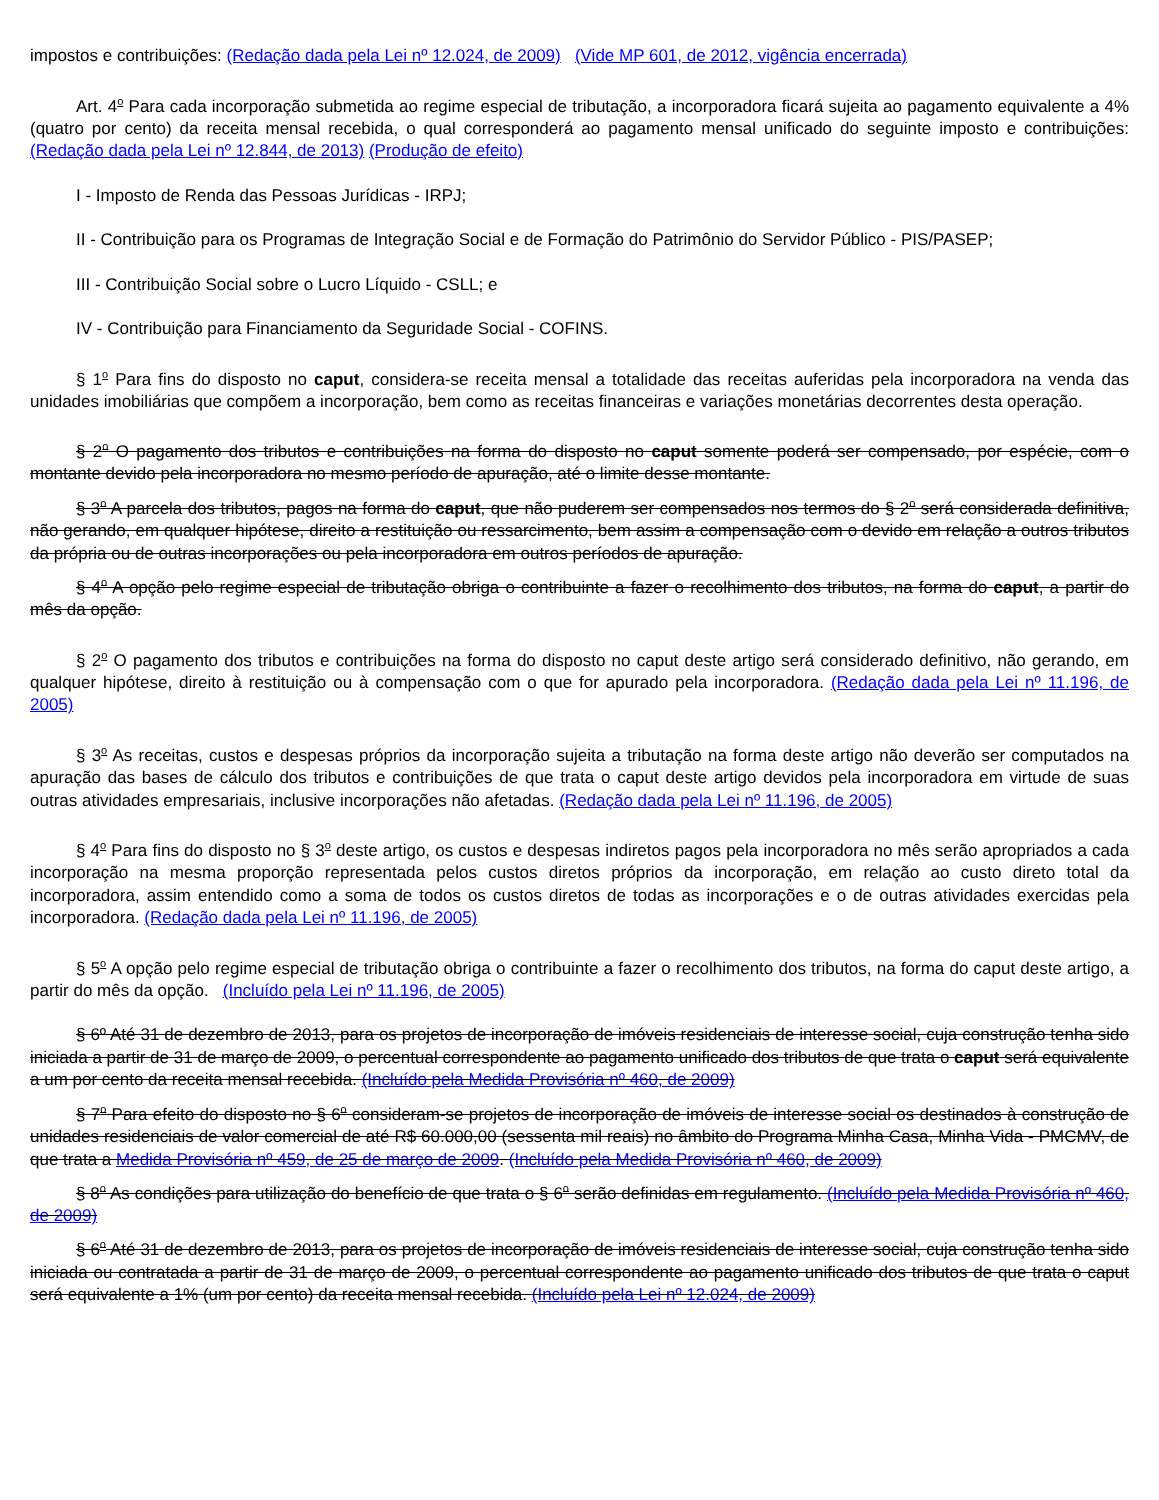impostos e contribuições: (Redação dada pela Lei nº 12.024, de 2009) (Vide MP 601, de 2012, vigência encerrada)
Art. 4<sup>o</sup> Para cada incorporação submetida ao regime especial de tributação, a incorporadora ficará sujeita ao pagamento equivalente a 4% (quatro por cento) da receita mensal recebida, o qual corresponderá ao pagamento mensal unificado do seguinte imposto e contribuições: (Redação dada pela Lei nº 12.844, de 2013) (Produção de efeito)
I - Imposto de Renda das Pessoas Jurídicas - IRPJ;
II - Contribuição para os Programas de Integração Social e de Formação do Patrimônio do Servidor Público - PIS/PASEP;
III - Contribuição Social sobre o Lucro Líquido - CSLL; e
IV - Contribuição para Financiamento da Seguridade Social - COFINS.
§ 1<sup>o</sup> Para fins do disposto no caput, considera-se receita mensal a totalidade das receitas auferidas pela incorporadora na venda das unidades imobiliárias que compõem a incorporação, bem como as receitas financeiras e variações monetárias decorrentes desta operação.
§ 2<sup>o</sup> O pagamento dos tributos e contribuições na forma do disposto no caput somente poderá ser compensado, por espécie, com o montante devido pela incorporadora no mesmo período de apuração, até o limite desse montante.
§ 3<sup>o</sup> A parcela dos tributos, pagos na forma do caput, que não puderem ser compensados nos termos do § 2<sup>o</sup> será considerada definitiva, não gerando, em qualquer hipótese, direito a restituição ou ressarcimento, bem assim a compensação com o devido em relação a outros tributos da própria ou de outras incorporações ou pela incorporadora em outros períodos de apuração.
§ 4<sup>o</sup> A opção pelo regime especial de tributação obriga o contribuinte a fazer o recolhimento dos tributos, na forma do caput, a partir do mês da opção.
§ 2<sup>o</sup> O pagamento dos tributos e contribuições na forma do disposto no caput deste artigo será considerado definitivo, não gerando, em qualquer hipótese, direito à restituição ou à compensação com o que for apurado pela incorporadora. (Redação dada pela Lei nº 11.196, de 2005)
§ 3<sup>o</sup> As receitas, custos e despesas próprios da incorporação sujeita a tributação na forma deste artigo não deverão ser computados na apuração das bases de cálculo dos tributos e contribuições de que trata o caput deste artigo devidos pela incorporadora em virtude de suas outras atividades empresariais, inclusive incorporações não afetadas. (Redação dada pela Lei nº 11.196, de 2005)
§ 4<sup>o</sup> Para fins do disposto no § 3<sup>o</sup> deste artigo, os custos e despesas indiretos pagos pela incorporadora no mês serão apropriados a cada incorporação na mesma proporção representada pelos custos diretos próprios da incorporação, em relação ao custo direto total da incorporadora, assim entendido como a soma de todos os custos diretos de todas as incorporações e o de outras atividades exercidas pela incorporadora. (Redação dada pela Lei nº 11.196, de 2005)
§ 5<sup>o</sup> A opção pelo regime especial de tributação obriga o contribuinte a fazer o recolhimento dos tributos, na forma do caput deste artigo, a partir do mês da opção. (Incluído pela Lei nº 11.196, de 2005)
§ 6º Até 31 de dezembro de 2013, para os projetos de incorporação de imóveis residenciais de interesse social, cuja construção tenha sido iniciada a partir de 31 de março de 2009, o percentual correspondente ao pagamento unificado dos tributos de que trata o caput será equivalente a um por cento da receita mensal recebida. (Incluído pela Medida Provisória nº 460, de 2009)
§ 7<sup>o</sup> Para efeito do disposto no § 6<sup>o</sup> consideram-se projetos de incorporação de imóveis de interesse social os destinados à construção de unidades residenciais de valor comercial de até R$ 60.000,00 (sessenta mil reais) no âmbito do Programa Minha Casa, Minha Vida - PMCMV, de que trata a Medida Provisória nº 459, de 25 de março de 2009. (Incluído pela Medida Provisória nº 460, de 2009)
§ 8<sup>o</sup> As condições para utilização do benefício de que trata o § 6<sup>o</sup> serão definidas em regulamento. (Incluído pela Medida Provisória nº 460, de 2009)
§ 6<sup>o</sup> Até 31 de dezembro de 2013, para os projetos de incorporação de imóveis residenciais de interesse social, cuja construção tenha sido iniciada ou contratada a partir de 31 de março de 2009, o percentual correspondente ao pagamento unificado dos tributos de que trata o caput será equivalente a 1% (um por cento) da receita mensal recebida. (Incluído pela Lei nº 12.024, de 2009)